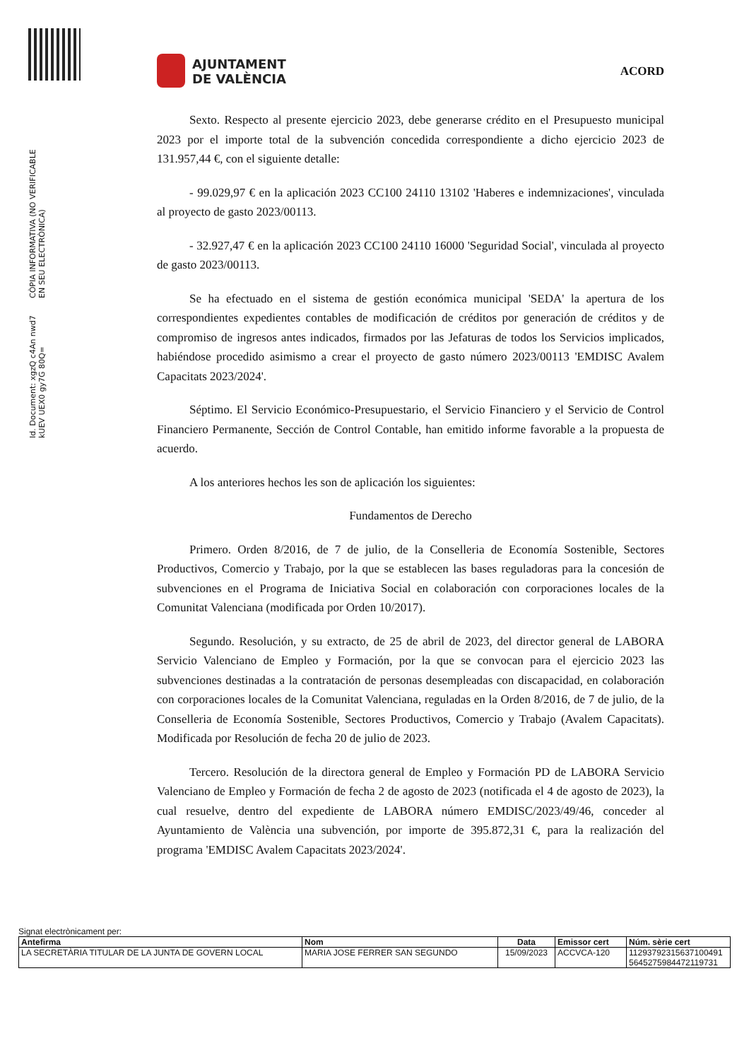Id. Document: xgzQ c4An nwd7 kUEV UEX0 gy7G 80Q=
CÒPIA INFORMATIVA (NO VERIFICABLE EN SEU ELECTRÒNICA)
AJUNTAMENT
DE VALÈNCIA
ACORD
Sexto. Respecto al presente ejercicio 2023, debe generarse crédito en el Presupuesto municipal 2023 por el importe total de la subvención concedida correspondiente a dicho ejercicio 2023 de 131.957,44 €, con el siguiente detalle:
- 99.029,97 € en la aplicación 2023 CC100 24110 13102 'Haberes e indemnizaciones', vinculada al proyecto de gasto 2023/00113.
- 32.927,47 € en la aplicación 2023 CC100 24110 16000 'Seguridad Social', vinculada al proyecto de gasto 2023/00113.
Se ha efectuado en el sistema de gestión económica municipal 'SEDA' la apertura de los correspondientes expedientes contables de modificación de créditos por generación de créditos y de compromiso de ingresos antes indicados, firmados por las Jefaturas de todos los Servicios implicados, habiéndose procedido asimismo a crear el proyecto de gasto número 2023/00113 'EMDISC Avalem Capacitats 2023/2024'.
Séptimo. El Servicio Económico-Presupuestario, el Servicio Financiero y el Servicio de Control Financiero Permanente, Sección de Control Contable, han emitido informe favorable a la propuesta de acuerdo.
A los anteriores hechos les son de aplicación los siguientes:
Fundamentos de Derecho
Primero. Orden 8/2016, de 7 de julio, de la Conselleria de Economía Sostenible, Sectores Productivos, Comercio y Trabajo, por la que se establecen las bases reguladoras para la concesión de subvenciones en el Programa de Iniciativa Social en colaboración con corporaciones locales de la Comunitat Valenciana (modificada por Orden 10/2017).
Segundo. Resolución, y su extracto, de 25 de abril de 2023, del director general de LABORA Servicio Valenciano de Empleo y Formación, por la que se convocan para el ejercicio 2023 las subvenciones destinadas a la contratación de personas desempleadas con discapacidad, en colaboración con corporaciones locales de la Comunitat Valenciana, reguladas en la Orden 8/2016, de 7 de julio, de la Conselleria de Economía Sostenible, Sectores Productivos, Comercio y Trabajo (Avalem Capacitats). Modificada por Resolución de fecha 20 de julio de 2023.
Tercero. Resolución de la directora general de Empleo y Formación PD de LABORA Servicio Valenciano de Empleo y Formación de fecha 2 de agosto de 2023 (notificada el 4 de agosto de 2023), la cual resuelve, dentro del expediente de LABORA número EMDISC/2023/49/46, conceder al Ayuntamiento de València una subvención, por importe de 395.872,31 €, para la realización del programa 'EMDISC Avalem Capacitats 2023/2024'.
Signat electrònicament per:
| Antefirma | Nom | Data | Emissor cert | Núm. sèrie cert |
| --- | --- | --- | --- | --- |
| LA SECRETÀRIA TITULAR DE LA JUNTA DE GOVERN LOCAL | MARIA JOSE FERRER SAN SEGUNDO | 15/09/2023 | ACCVCA-120 | 11293792315637100491 5645275984472119731 |